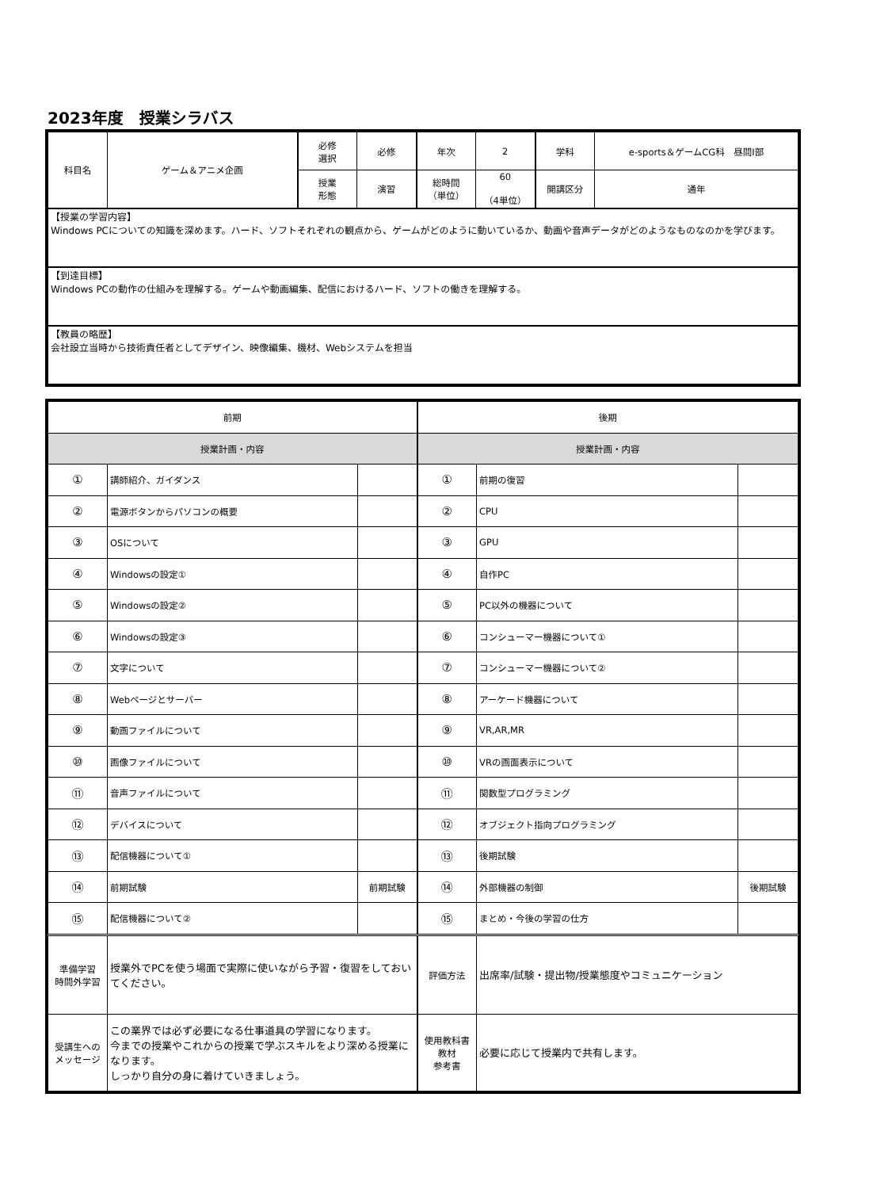2023年度　授業シラバス
| 科目名 | ゲーム＆アニメ企画 | 必修 選択 | 必修 | 年次 | 2 | 学科 | e-sports＆ゲームCG科 昼間Ⅰ部 |
| | | 授業 形態 | 演習 | 総時間 （単位） | 60 （4単位） | 開講区分 | 通年 |
| 【授業の学習内容】 Windows PCについての知識を深めます。ハード、ソフトそれぞれの観点から、ゲームがどのように動いているか、動画や音声データがどのようなものなのかを学びます。 | | | | | | | |
| 【到達目標】 Windows PCの動作の仕組みを理解する。ゲームや動画編集、配信におけるハード、ソフトの働きを理解する。 | | | | | | | |
| 【教員の略歴】 会社設立当時から技術責任者としてデザイン、映像編集、機材、Webシステムを担当 | | | | | | | |
| 前期 | | | 後期 | | |
| 授業計画・内容 | | | 授業計画・内容 | | |
| ① | 講師紹介、ガイダンス | | ① | 前期の復習 | |
| ② | 電源ボタンからパソコンの概要 | | ② | CPU | |
| ③ | OSについて | | ③ | GPU | |
| ④ | Windowsの設定① | | ④ | 自作PC | |
| ⑤ | Windowsの設定② | | ⑤ | PC以外の機器について | |
| ⑥ | Windowsの設定③ | | ⑥ | コンシューマー機器について① | |
| ⑦ | 文字について | | ⑦ | コンシューマー機器について② | |
| ⑧ | Webページとサーバー | | ⑧ | アーケード機器について | |
| ⑨ | 動画ファイルについて | | ⑨ | VR,AR,MR | |
| ⑩ | 画像ファイルについて | | ⑩ | VRの画面表示について | |
| ⑪ | 音声ファイルについて | | ⑪ | 関数型プログラミング | |
| ⑫ | デバイスについて | | ⑫ | オブジェクト指向プログラミング | |
| ⑬ | 配信機器について① | | ⑬ | 後期試験 | |
| ⑭ | 前期試験 | 前期試験 | ⑭ | 外部機器の制御 | 後期試験 |
| ⑮ | 配信機器について② | | ⑮ | まとめ・今後の学習の仕方 | |
| 準備学習 時間外学習 | 授業外でPCを使う場面で実際に使いながら予習・復習をしておいてください。 | | 評価方法 | 出席率/試験・提出物/授業態度やコミュニケーション | |
| 受講生への メッセージ | この業界では必ず必要になる仕事道具の学習になります。 今までの授業やこれからの授業で学ぶスキルをより深める授業になります。 しっかり自分の身に着けていきましょう。 | | 使用教科書 教材 参考書 | 必要に応じて授業内で共有します。 | |